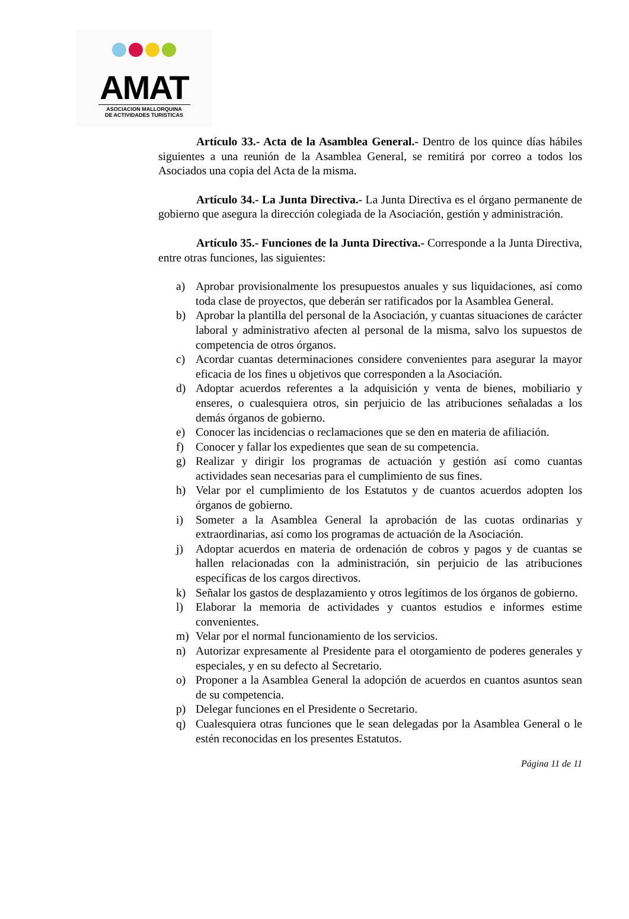AMAT
ASOCIACION MALLORQUINA
DE ACTIVIDADES TURISTICAS
Artículo 33.- Acta de la Asamblea General.- Dentro de los quince días hábiles siguientes a una reunión de la Asamblea General, se remitirá por correo a todos los Asociados una copia del Acta de la misma.
Artículo 34.- La Junta Directiva.- La Junta Directiva es el órgano permanente de gobierno que asegura la dirección colegiada de la Asociación, gestión y administración.
Artículo 35.- Funciones de la Junta Directiva.- Corresponde a la Junta Directiva, entre otras funciones, las siguientes:
a) Aprobar provisionalmente los presupuestos anuales y sus liquidaciones, así como toda clase de proyectos, que deberán ser ratificados por la Asamblea General.
b) Aprobar la plantilla del personal de la Asociación, y cuantas situaciones de carácter laboral y administrativo afecten al personal de la misma, salvo los supuestos de competencia de otros órganos.
c) Acordar cuantas determinaciones considere convenientes para asegurar la mayor eficacia de los fines u objetivos que corresponden a la Asociación.
d) Adoptar acuerdos referentes a la adquisición y venta de bienes, mobiliario y enseres, o cualesquiera otros, sin perjuicio de las atribuciones señaladas a los demás órganos de gobierno.
e) Conocer las incidencias o reclamaciones que se den en materia de afiliación.
f) Conocer y fallar los expedientes que sean de su competencia.
g) Realizar y dirigir los programas de actuación y gestión así como cuantas actividades sean necesarias para el cumplimiento de sus fines.
h) Velar por el cumplimiento de los Estatutos y de cuantos acuerdos adopten los órganos de gobierno.
i) Someter a la Asamblea General la aprobación de las cuotas ordinarias y extraordinarias, así como los programas de actuación de la Asociación.
j) Adoptar acuerdos en materia de ordenación de cobros y pagos y de cuantas se hallen relacionadas con la administración, sin perjuicio de las atribuciones específicas de los cargos directivos.
k) Señalar los gastos de desplazamiento y otros legítimos de los órganos de gobierno.
l) Elaborar la memoria de actividades y cuantos estudios e informes estime convenientes.
m) Velar por el normal funcionamiento de los servicios.
n) Autorizar expresamente al Presidente para el otorgamiento de poderes generales y especiales, y en su defecto al Secretario.
o) Proponer a la Asamblea General la adopción de acuerdos en cuantos asuntos sean de su competencia.
p) Delegar funciones en el Presidente o Secretario.
q) Cualesquiera otras funciones que le sean delegadas por la Asamblea General o le estén reconocidas en los presentes Estatutos.
Página 11 de 11